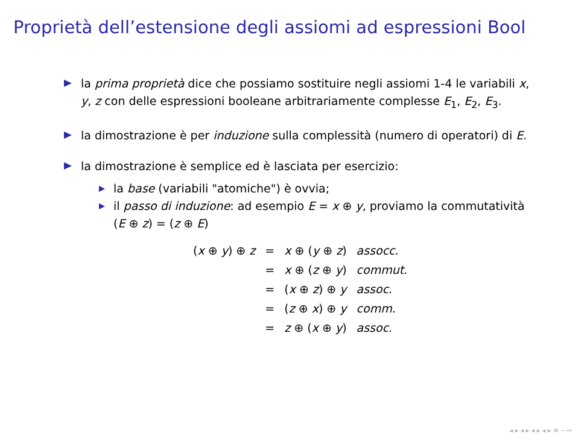Proprietà dell’estensione degli assiomi ad espressioni Bool
la prima proprietà dice che possiamo sostituire negli assiomi 1-4 le variabili x, y, z con delle espressioni booleane arbitrariamente complesse E<sub>1</sub>, E<sub>2</sub>, E<sub>3</sub>.
la dimostrazione è per induzione sulla complessità (numero di operatori) di E.
la dimostrazione è semplice ed è lasciata per esercizio:
la base (variabili "atomiche") è ovvia;
il passo di induzione: ad esempio E = x ⊕ y, proviamo la commutatività (E ⊕ z) = (z ⊕ E)
| ( x ⊕ y ) ⊕ z | = | x ⊕ ( y ⊕ z ) | assocc . |
| | = | x ⊕ ( z ⊕ y ) | commut . |
| | = | ( x ⊕ z ) ⊕ y | assoc . |
| | = | ( z ⊕ x ) ⊕ y | comm . |
| | = | z ⊕ ( x ⊕ y ) | assoc . |
◂ ▸ ◂ ▸ ◂ ▸ ◂ ▸ ≡ ∽∾